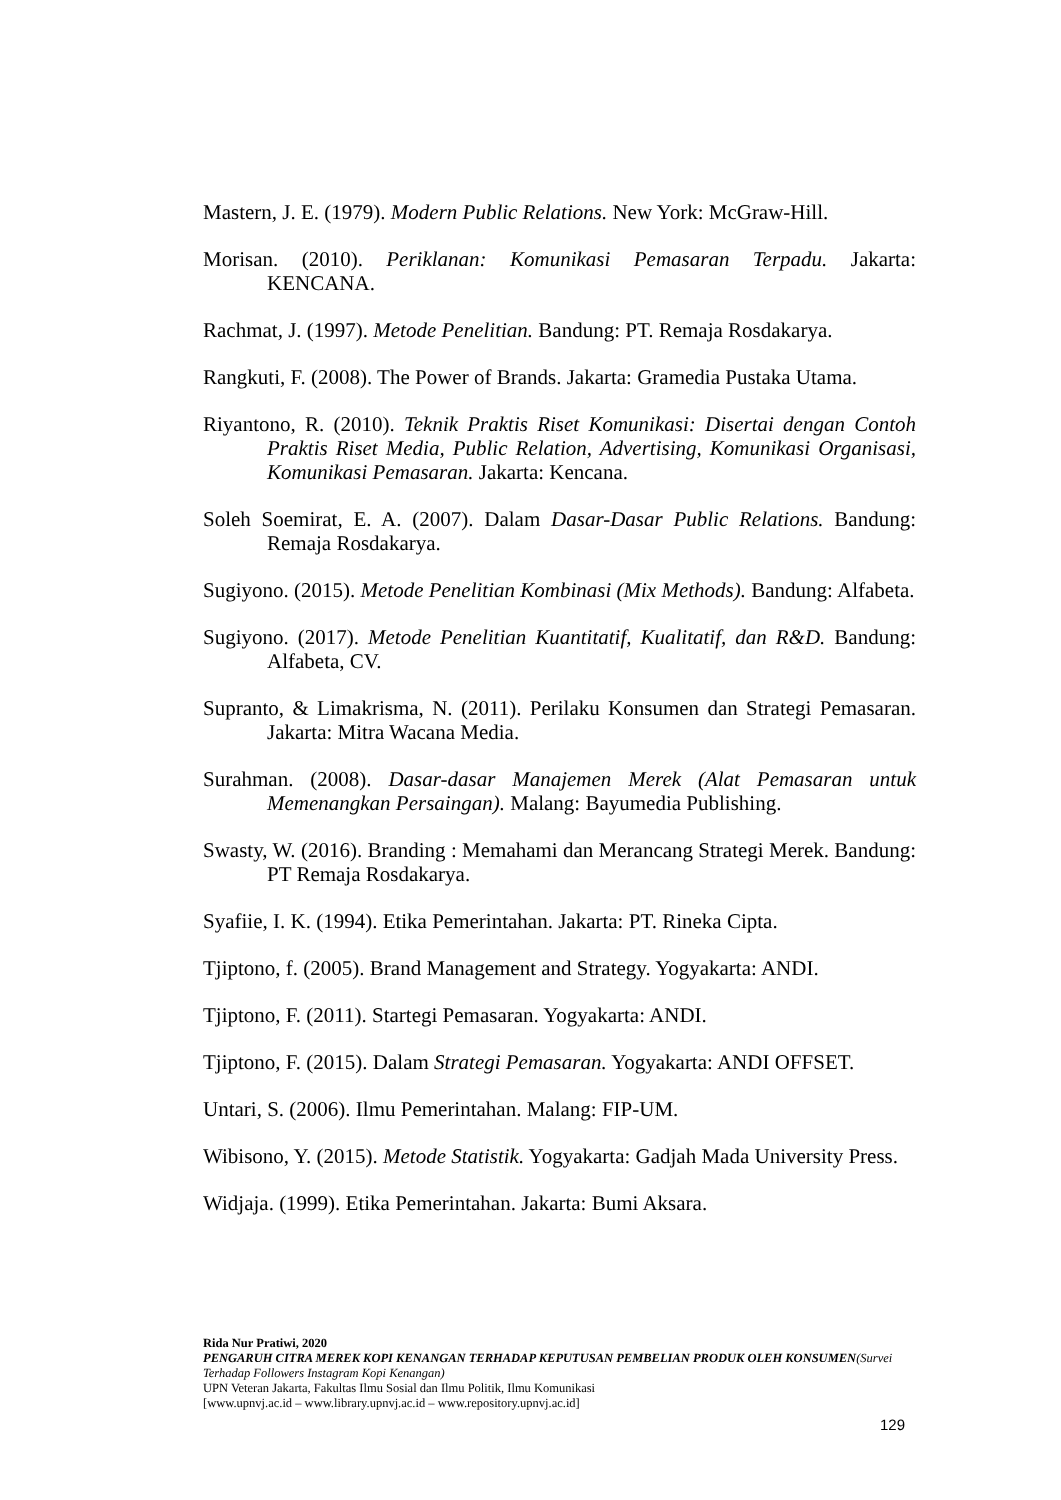Mastern, J. E. (1979). Modern Public Relations. New York: McGraw-Hill.
Morisan. (2010). Periklanan: Komunikasi Pemasaran Terpadu. Jakarta: KENCANA.
Rachmat, J. (1997). Metode Penelitian. Bandung: PT. Remaja Rosdakarya.
Rangkuti, F. (2008). The Power of Brands. Jakarta: Gramedia Pustaka Utama.
Riyantono, R. (2010). Teknik Praktis Riset Komunikasi: Disertai dengan Contoh Praktis Riset Media, Public Relation, Advertising, Komunikasi Organisasi, Komunikasi Pemasaran. Jakarta: Kencana.
Soleh Soemirat, E. A. (2007). Dalam Dasar-Dasar Public Relations. Bandung: Remaja Rosdakarya.
Sugiyono. (2015). Metode Penelitian Kombinasi (Mix Methods). Bandung: Alfabeta.
Sugiyono. (2017). Metode Penelitian Kuantitatif, Kualitatif, dan R&D. Bandung: Alfabeta, CV.
Supranto, & Limakrisma, N. (2011). Perilaku Konsumen dan Strategi Pemasaran. Jakarta: Mitra Wacana Media.
Surahman. (2008). Dasar-dasar Manajemen Merek (Alat Pemasaran untuk Memenangkan Persaingan). Malang: Bayumedia Publishing.
Swasty, W. (2016). Branding : Memahami dan Merancang Strategi Merek. Bandung: PT Remaja Rosdakarya.
Syafiie, I. K. (1994). Etika Pemerintahan. Jakarta: PT. Rineka Cipta.
Tjiptono, f. (2005). Brand Management and Strategy. Yogyakarta: ANDI.
Tjiptono, F. (2011). Startegi Pemasaran. Yogyakarta: ANDI.
Tjiptono, F. (2015). Dalam Strategi Pemasaran. Yogyakarta: ANDI OFFSET.
Untari, S. (2006). Ilmu Pemerintahan. Malang: FIP-UM.
Wibisono, Y. (2015). Metode Statistik. Yogyakarta: Gadjah Mada University Press.
Widjaja. (1999). Etika Pemerintahan. Jakarta: Bumi Aksara.
Rida Nur Pratiwi, 2020
PENGARUH CITRA MEREK KOPI KENANGAN TERHADAP KEPUTUSAN PEMBELIAN PRODUK OLEH KONSUMEN(Survei Terhadap Followers Instagram Kopi Kenangan)
UPN Veteran Jakarta, Fakultas Ilmu Sosial dan Ilmu Politik, Ilmu Komunikasi
[www.upnvj.ac.id – www.library.upnvj.ac.id – www.repository.upnvj.ac.id]
129